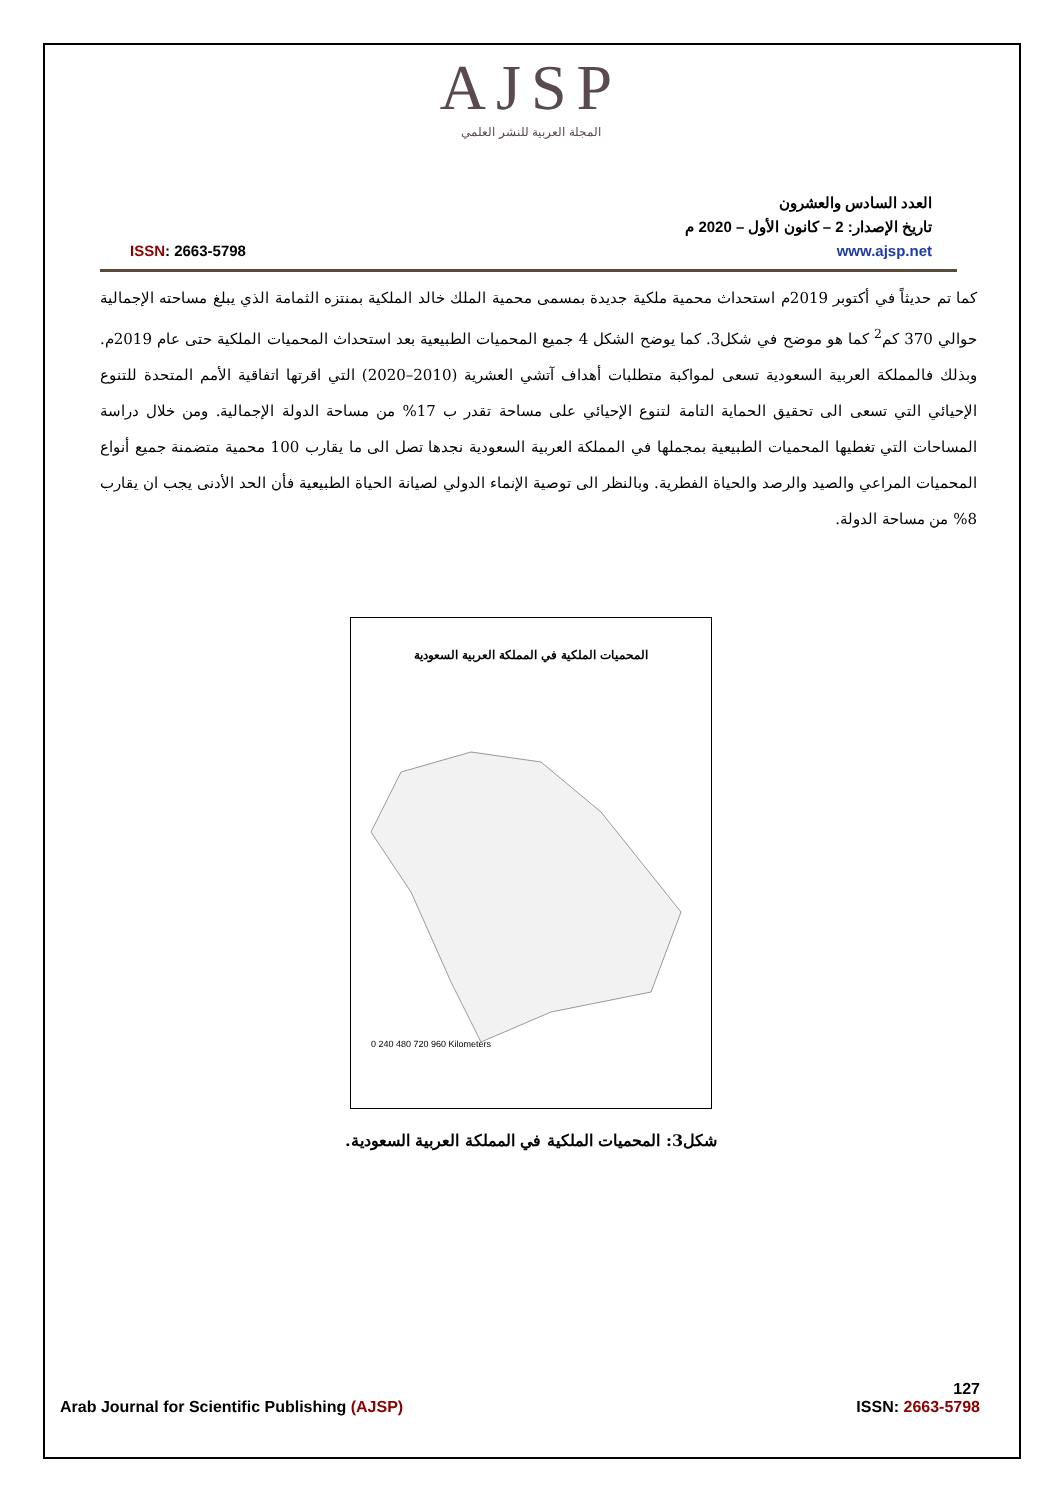AJSP
المجلة العربية للنشر العلمي
العدد السادس والعشرون
تاريخ الإصدار: 2 – كانون الأول – 2020 م
www.ajsp.net ISSN: 2663-5798
كما تم حديثاً في أكتوبر 2019م استحداث محمية ملكية جديدة بمسمى محمية الملك خالد الملكية بمنتزه الثمامة الذي يبلغ مساحته الإجمالية حوالي 370 كم<sup>2</sup> كما هو موضح في شكل3. كما يوضح الشكل 4 جميع المحميات الطبيعية بعد استحداث المحميات الملكية حتى عام 2019م. وبذلك فالمملكة العربية السعودية تسعى لمواكبة متطلبات أهداف آتشي العشرية (2010–2020) التي اقرتها اتفاقية الأمم المتحدة للتنوع الإحيائي التي تسعى الى تحقيق الحماية التامة لتنوع الإحيائي على مساحة تقدر ب 17% من مساحة الدولة الإجمالية. ومن خلال دراسة المساحات التي تغطيها المحميات الطبيعية بمجملها في المملكة العربية السعودية نجدها تصل الى ما يقارب 100 محمية متضمنة جميع أنواع المحميات المراعي والصيد والرصد والحياة الفطرية. وبالنظر الى توصية الإنماء الدولي لصيانة الحياة الطبيعية فأن الحد الأدنى يجب ان يقارب 8% من مساحة الدولة.
المحميات الملكية في المملكة العربية السعودية
0 240 480 720 960 Kilometers
شكل3: المحميات الملكية في المملكة العربية السعودية.
127
Arab Journal for Scientific Publishing (AJSP) ISSN: 2663-5798